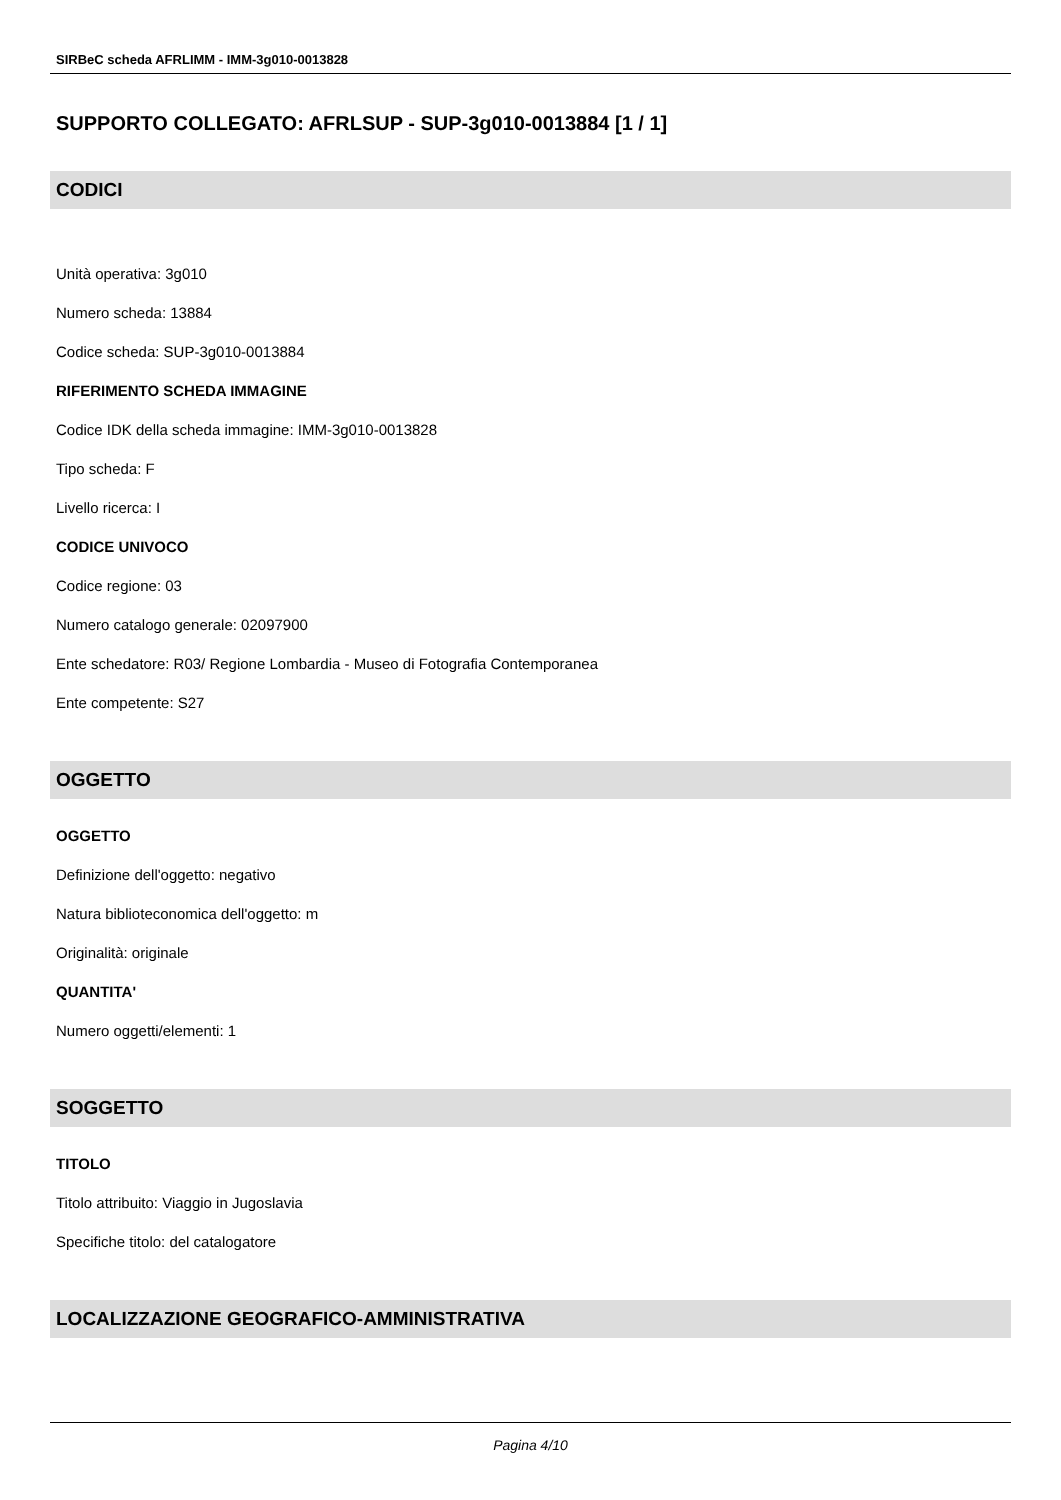SIRBeC scheda AFRLIMM - IMM-3g010-0013828
SUPPORTO COLLEGATO: AFRLSUP - SUP-3g010-0013884 [1 / 1]
CODICI
Unità operativa: 3g010
Numero scheda: 13884
Codice scheda: SUP-3g010-0013884
RIFERIMENTO SCHEDA IMMAGINE
Codice IDK della scheda immagine: IMM-3g010-0013828
Tipo scheda: F
Livello ricerca: I
CODICE UNIVOCO
Codice regione: 03
Numero catalogo generale: 02097900
Ente schedatore: R03/ Regione Lombardia - Museo di Fotografia Contemporanea
Ente competente: S27
OGGETTO
OGGETTO
Definizione dell'oggetto: negativo
Natura biblioteconomica dell'oggetto: m
Originalità: originale
QUANTITA'
Numero oggetti/elementi: 1
SOGGETTO
TITOLO
Titolo attribuito: Viaggio in Jugoslavia
Specifiche titolo: del catalogatore
LOCALIZZAZIONE GEOGRAFICO-AMMINISTRATIVA
Pagina 4/10